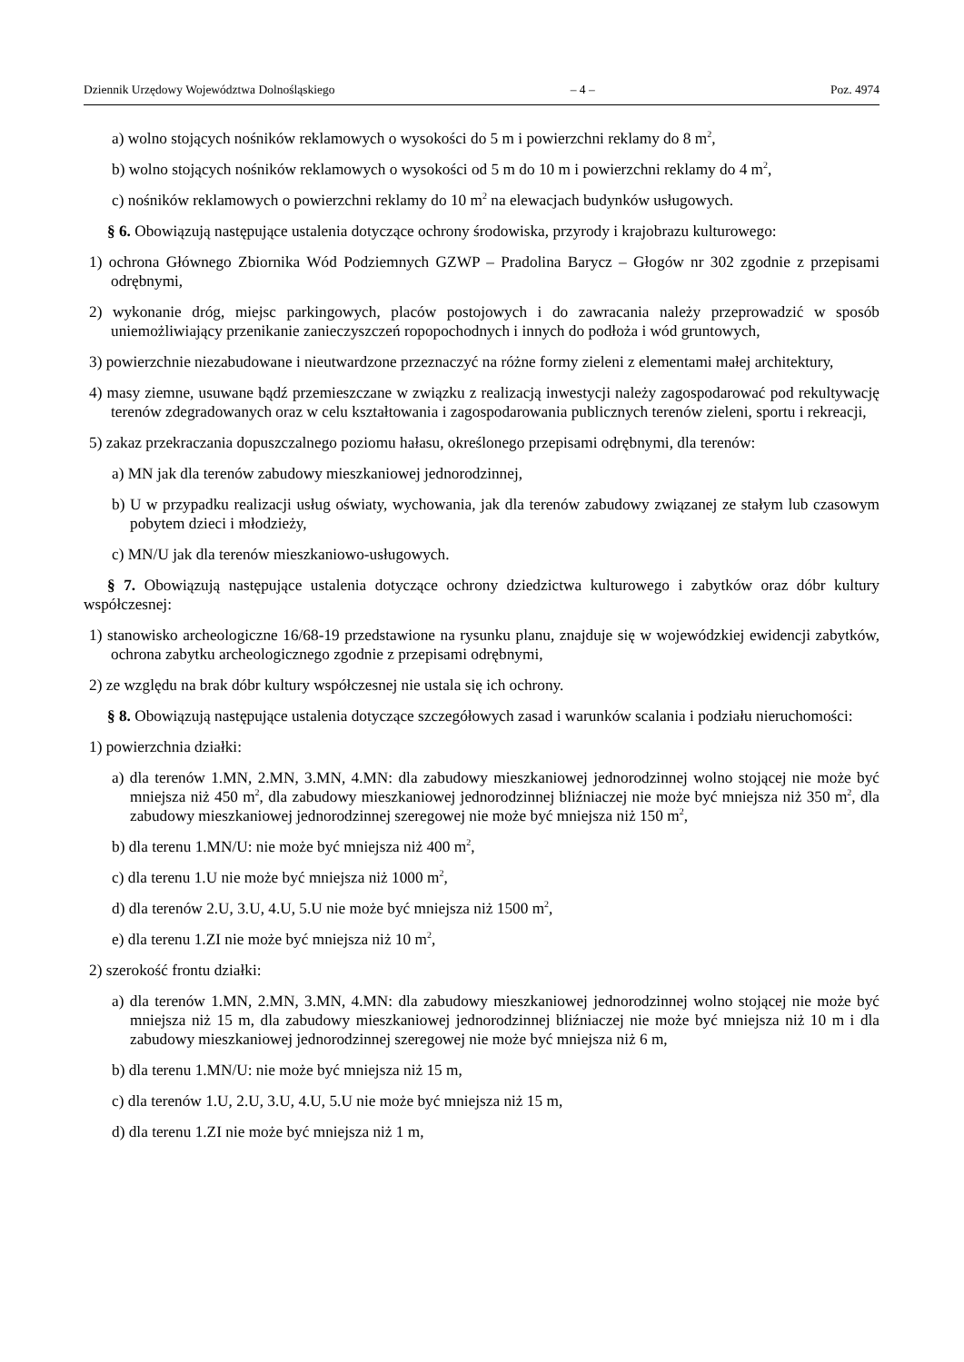Dziennik Urzędowy Województwa Dolnośląskiego – 4 – Poz. 4974
a) wolno stojących nośników reklamowych o wysokości do 5 m i powierzchni reklamy do 8 m<sup>2</sup>,
b) wolno stojących nośników reklamowych o wysokości od 5 m do 10 m i powierzchni reklamy do 4 m<sup>2</sup>,
c) nośników reklamowych o powierzchni reklamy do 10 m<sup>2</sup> na elewacjach budynków usługowych.
§ 6. Obowiązują następujące ustalenia dotyczące ochrony środowiska, przyrody i krajobrazu kulturowego:
1) ochrona Głównego Zbiornika Wód Podziemnych GZWP – Pradolina Barycz – Głogów nr 302 zgodnie z przepisami odrębnymi,
2) wykonanie dróg, miejsc parkingowych, placów postojowych i do zawracania należy przeprowadzić w sposób uniemożliwiający przenikanie zanieczyszczeń ropopochodnych i innych do podłoża i wód gruntowych,
3) powierzchnie niezabudowane i nieutwardzone przeznaczyć na różne formy zieleni z elementami małej architektury,
4) masy ziemne, usuwane bądź przemieszczane w związku z realizacją inwestycji należy zagospodarować pod rekultywację terenów zdegradowanych oraz w celu kształtowania i zagospodarowania publicznych terenów zieleni, sportu i rekreacji,
5) zakaz przekraczania dopuszczalnego poziomu hałasu, określonego przepisami odrębnymi, dla terenów:
a) MN jak dla terenów zabudowy mieszkaniowej jednorodzinnej,
b) U w przypadku realizacji usług oświaty, wychowania, jak dla terenów zabudowy związanej ze stałym lub czasowym pobytem dzieci i młodzieży,
c) MN/U jak dla terenów mieszkaniowo-usługowych.
§ 7. Obowiązują następujące ustalenia dotyczące ochrony dziedzictwa kulturowego i zabytków oraz dóbr kultury współczesnej:
1) stanowisko archeologiczne 16/68-19 przedstawione na rysunku planu, znajduje się w wojewódzkiej ewidencji zabytków, ochrona zabytku archeologicznego zgodnie z przepisami odrębnymi,
2) ze względu na brak dóbr kultury współczesnej nie ustala się ich ochrony.
§ 8. Obowiązują następujące ustalenia dotyczące szczegółowych zasad i warunków scalania i podziału nieruchomości:
1) powierzchnia działki:
a) dla terenów 1.MN, 2.MN, 3.MN, 4.MN: dla zabudowy mieszkaniowej jednorodzinnej wolno stojącej nie może być mniejsza niż 450 m<sup>2</sup>, dla zabudowy mieszkaniowej jednorodzinnej bliźniaczej nie może być mniejsza niż 350 m<sup>2</sup>, dla zabudowy mieszkaniowej jednorodzinnej szeregowej nie może być mniejsza niż 150 m<sup>2</sup>,
b) dla terenu 1.MN/U: nie może być mniejsza niż 400 m<sup>2</sup>,
c) dla terenu 1.U nie może być mniejsza niż 1000 m<sup>2</sup>,
d) dla terenów 2.U, 3.U, 4.U, 5.U nie może być mniejsza niż 1500 m<sup>2</sup>,
e) dla terenu 1.ZI nie może być mniejsza niż 10 m<sup>2</sup>,
2) szerokość frontu działki:
a) dla terenów 1.MN, 2.MN, 3.MN, 4.MN: dla zabudowy mieszkaniowej jednorodzinnej wolno stojącej nie może być mniejsza niż 15 m, dla zabudowy mieszkaniowej jednorodzinnej bliźniaczej nie może być mniejsza niż 10 m i dla zabudowy mieszkaniowej jednorodzinnej szeregowej nie może być mniejsza niż 6 m,
b) dla terenu 1.MN/U: nie może być mniejsza niż 15 m,
c) dla terenów 1.U, 2.U, 3.U, 4.U, 5.U nie może być mniejsza niż 15 m,
d) dla terenu 1.ZI nie może być mniejsza niż 1 m,